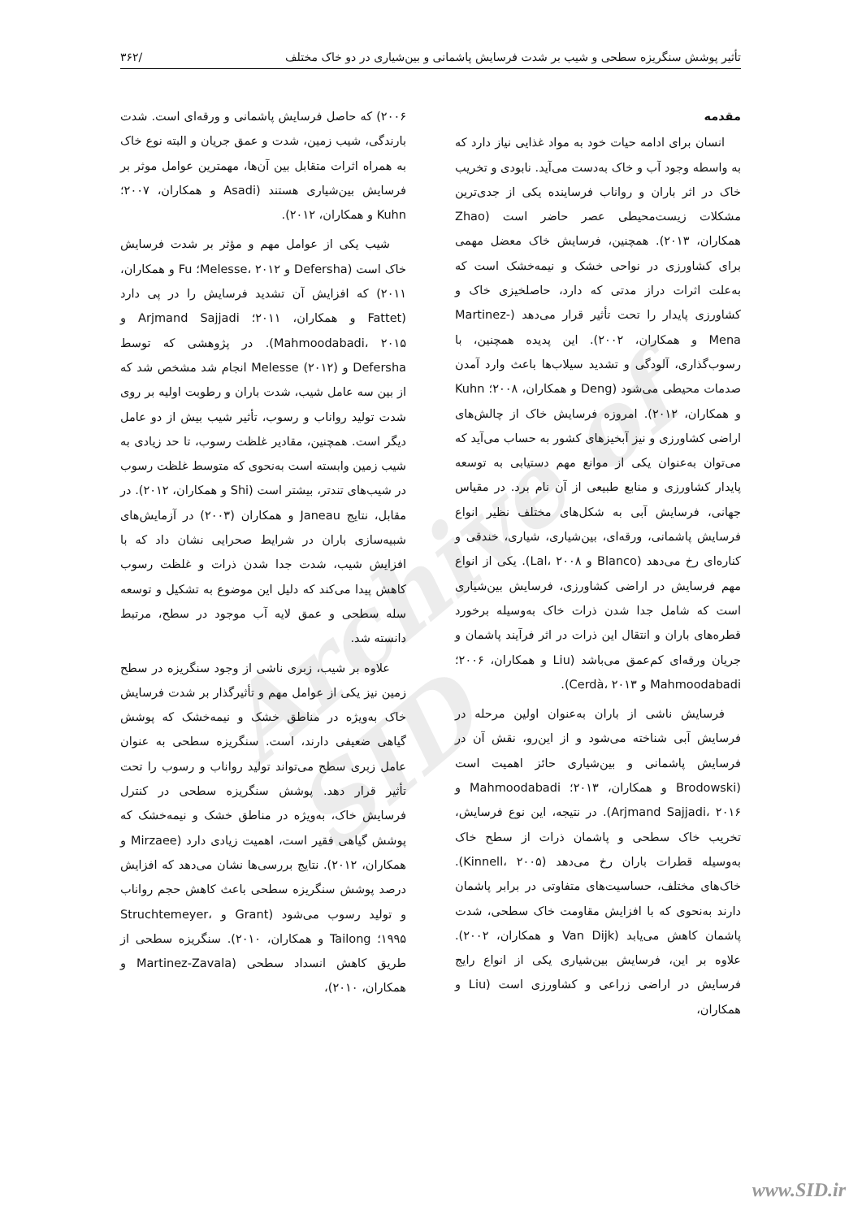Archive of SID
تأثیر پوشش سنگریزه سطحی و شیب بر شدت فرسایش پاشمانی و بین‌شیاری در دو خاک مختلف /۳۶۲
مقدمه
انسان برای ادامه حیات خود به مواد غذایی نیاز دارد که به واسطه وجود آب و خاک به‌دست می‌آید. نابودی و تخریب خاک در اثر باران و رواناب فرساینده یکی از جدی‌ترین مشکلات زیست‌محیطی عصر حاضر است (Zhao همکاران، ۲۰۱۳). همچنین، فرسایش خاک معضل مهمی برای کشاورزی در نواحی خشک و نیمه‌خشک است که به‌علت اثرات دراز مدتی که دارد، حاصلخیزی خاک و کشاورزی پایدار را تحت تأثیر قرار می‌دهد (Martinez-Mena و همکاران، ۲۰۰۲). این پدیده همچنین، با رسوب‌گذاری، آلودگی و تشدید سیلاب‌ها باعث وارد آمدن صدمات محیطی می‌شود (Deng و همکاران، ۲۰۰۸؛ Kuhn و همکاران، ۲۰۱۲). امروزه فرسایش خاک از چالش‌های اراضی کشاورزی و نیز آبخیزهای کشور به حساب می‌آید که می‌توان به‌عنوان یکی از موانع مهم دستیابی به توسعه پایدار کشاورزی و منابع طبیعی از آن نام برد. در مقیاس جهانی، فرسایش آبی به شکل‌های مختلف نظیر انواع فرسایش پاشمانی، ورقه‌ای، بین‌شیاری، شیاری، خندقی و کناره‌ای رخ می‌دهد (Blanco و Lal، ۲۰۰۸). یکی از انواع مهم فرسایش در اراضی کشاورزی، فرسایش بین‌شیاری است که شامل جدا شدن ذرات خاک به‌وسیله برخورد قطره‌های باران و انتقال این ذرات در اثر فرآیند پاشمان و جریان ورقه‌ای کم‌عمق می‌باشد (Liu و همکاران، ۲۰۰۶؛ Mahmoodabadi و Cerdà، ۲۰۱۳).
فرسایش ناشی از باران به‌عنوان اولین مرحله در فرسایش آبی شناخته می‌شود و از این‌رو، نقش آن در فرسایش پاشمانی و بین‌شیاری حائز اهمیت است (Brodowski و همکاران، ۲۰۱۳؛ Mahmoodabadi و Arjmand Sajjadi، ۲۰۱۶). در نتیجه، این نوع فرسایش، تخریب خاک سطحی و پاشمان ذرات از سطح خاک به‌وسیله قطرات باران رخ می‌دهد (Kinnell، ۲۰۰۵). خاک‌های مختلف، حساسیت‌های متفاوتی در برابر پاشمان دارند به‌نحوی که با افزایش مقاومت خاک سطحی، شدت پاشمان کاهش می‌یابد (Van Dijk و همکاران، ۲۰۰۲). علاوه بر این، فرسایش بین‌شیاری یکی از انواع رایج فرسایش در اراضی زراعی و کشاورزی است (Liu و همکاران،
۲۰۰۶) که حاصل فرسایش پاشمانی و ورقه‌ای است. شدت بارندگی، شیب زمین، شدت و عمق جریان و البته نوع خاک به همراه اثرات متقابل بین آن‌ها، مهمترین عوامل موثر بر فرسایش بین‌شیاری هستند (Asadi و همکاران، ۲۰۰۷؛ Kuhn و همکاران، ۲۰۱۲).
شیب یکی از عوامل مهم و مؤثر بر شدت فرسایش خاک است (Defersha و Melesse، ۲۰۱۲؛ Fu و همکاران، ۲۰۱۱) که افزایش آن تشدید فرسایش را در پی دارد (Fattet و همکاران، ۲۰۱۱؛ Arjmand Sajjadi و Mahmoodabadi، ۲۰۱۵). در پژوهشی که توسط Defersha و Melesse (۲۰۱۲) انجام شد مشخص شد که از بین سه عامل شیب، شدت باران و رطوبت اولیه بر روی شدت تولید رواناب و رسوب، تأثیر شیب بیش از دو عامل دیگر است. همچنین، مقادیر غلظت رسوب، تا حد زیادی به شیب زمین وابسته است به‌نحوی که متوسط غلظت رسوب در شیب‌های تندتر، بیشتر است (Shi و همکاران، ۲۰۱۲). در مقابل، نتایج Janeau و همکاران (۲۰۰۳) در آزمایش‌های شبیه‌سازی باران در شرایط صحرایی نشان داد که با افزایش شیب، شدت جدا شدن ذرات و غلظت رسوب کاهش پیدا می‌کند که دلیل این موضوع به تشکیل و توسعه سله سطحی و عمق لایه آب موجود در سطح، مرتبط دانسته شد.
علاوه بر شیب، زبری ناشی از وجود سنگریزه در سطح زمین نیز یکی از عوامل مهم و تأثیرگذار بر شدت فرسایش خاک به‌ویژه در مناطق خشک و نیمه‌خشک که پوشش گیاهی ضعیفی دارند، است. سنگریزه سطحی به عنوان عامل زبری سطح می‌تواند تولید رواناب و رسوب را تحت تأثیر قرار دهد. پوشش سنگریزه سطحی در کنترل فرسایش خاک، به‌ویژه در مناطق خشک و نیمه‌خشک که پوشش گیاهی فقیر است، اهمیت زیادی دارد (Mirzaee و همکاران، ۲۰۱۲). نتایج بررسی‌ها نشان می‌دهد که افزایش درصد پوشش سنگریزه سطحی باعث کاهش حجم رواناب و تولید رسوب می‌شود (Grant و Struchtemeyer، ۱۹۹۵؛ Tailong و همکاران، ۲۰۱۰). سنگریزه سطحی از طریق کاهش انسداد سطحی (Martinez-Zavala و همکاران، ۲۰۱۰)،
www.SID.ir